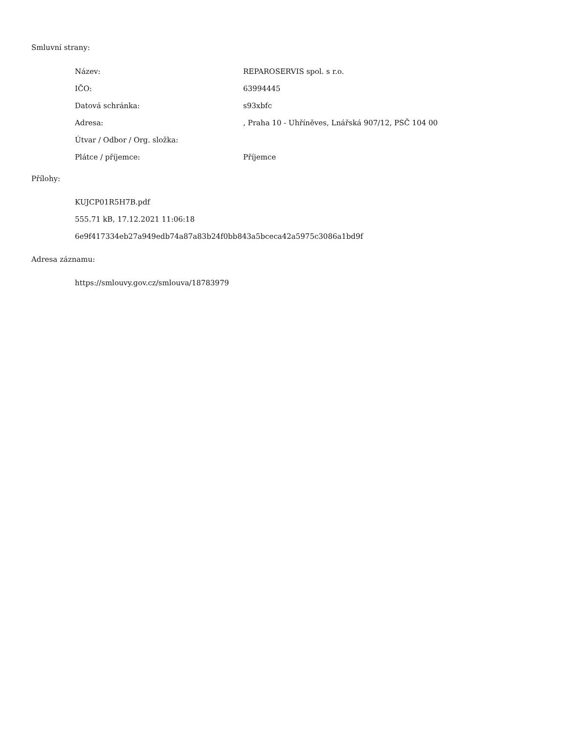Smluvní strany:
| Název: | REPAROSERVIS spol. s r.o. |
| IČO: | 63994445 |
| Datová schránka: | s93xbfc |
| Adresa: | , Praha 10 - Uhříněves, Lnářská 907/12, PSČ 104 00 |
| Útvar / Odbor / Org. složka: | |
| Plátce / příjemce: | Příjemce |
Přílohy:
KUJCP01R5H7B.pdf
555.71 kB, 17.12.2021 11:06:18
6e9f417334eb27a949edb74a87a83b24f0bb843a5bceca42a5975c3086a1bd9f
Adresa záznamu:
https://smlouvy.gov.cz/smlouva/18783979